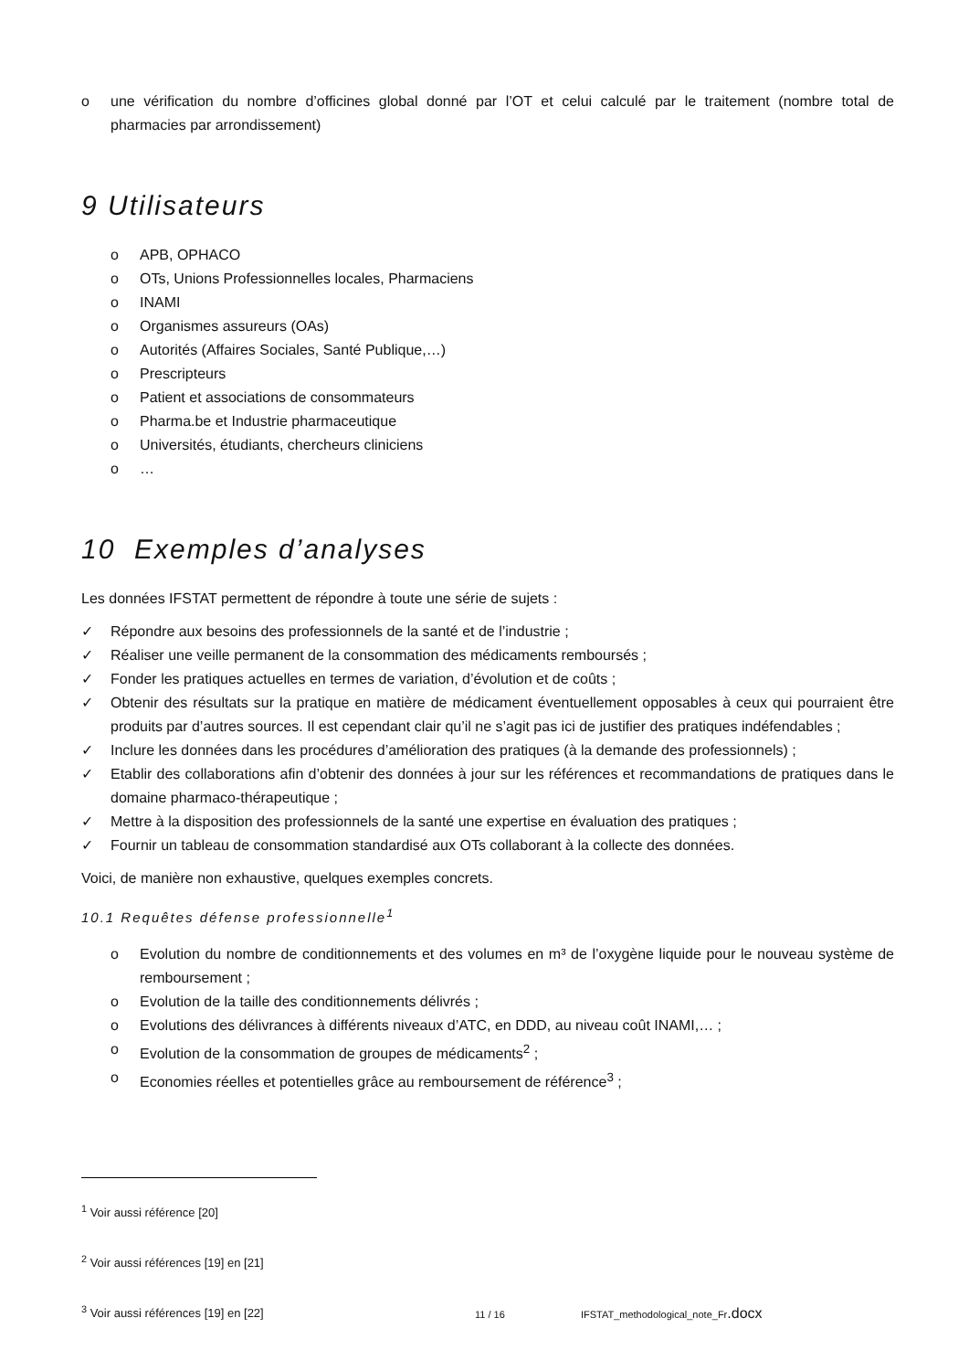o une vérification du nombre d’officines global donné par l’OT et celui calculé par le traitement (nombre total de pharmacies par arrondissement)
9 Utilisateurs
o APB, OPHACO
o OTs, Unions Professionnelles locales, Pharmaciens
o INAMI
o Organismes assureurs (OAs)
o Autorités (Affaires Sociales, Santé Publique,…)
o Prescripteurs
o Patient et associations de consommateurs
o Pharma.be et Industrie pharmaceutique
o Universités, étudiants, chercheurs cliniciens
o …
10 Exemples d’analyses
Les données IFSTAT permettent de répondre à toute une série de sujets :
✓ Répondre aux besoins des professionnels de la santé et de l’industrie ;
✓ Réaliser une veille permanent de la consommation des médicaments remboursés ;
✓ Fonder les pratiques actuelles en termes de variation, d’évolution et de coûts ;
✓ Obtenir des résultats sur la pratique en matière de médicament éventuellement opposables à ceux qui pourraient être produits par d’autres sources. Il est cependant clair qu’il ne s’agit pas ici de justifier des pratiques indéfendables ;
✓ Inclure les données dans les procédures d’amélioration des pratiques (à la demande des professionnels) ;
✓ Etablir des collaborations afin d’obtenir des données à jour sur les références et recommandations de pratiques dans le domaine pharmaco-thérapeutique ;
✓ Mettre à la disposition des professionnels de la santé une expertise en évaluation des pratiques ;
✓ Fournir un tableau de consommation standardisé aux OTs collaborant à la collecte des données.
Voici, de manière non exhaustive, quelques exemples concrets.
10.1 Requêtes défense professionnelle<sup>1</sup>
o Evolution du nombre de conditionnements et des volumes en m³ de l’oxygène liquide pour le nouveau système de remboursement ;
o Evolution de la taille des conditionnements délivrés ;
o Evolutions des délivrances à différents niveaux d’ATC, en DDD, au niveau coût INAMI,… ;
o Evolution de la consommation de groupes de médicaments<sup>2</sup> ;
o Economies réelles et potentielles grâce au remboursement de référence<sup>3</sup> ;
<sup>1</sup> Voir aussi référence [20]
<sup>2</sup> Voir aussi références [19] en [21]
<sup>3</sup> Voir aussi références [19] en [22]
11 / 16 IFSTAT_methodological_note_Fr.docx